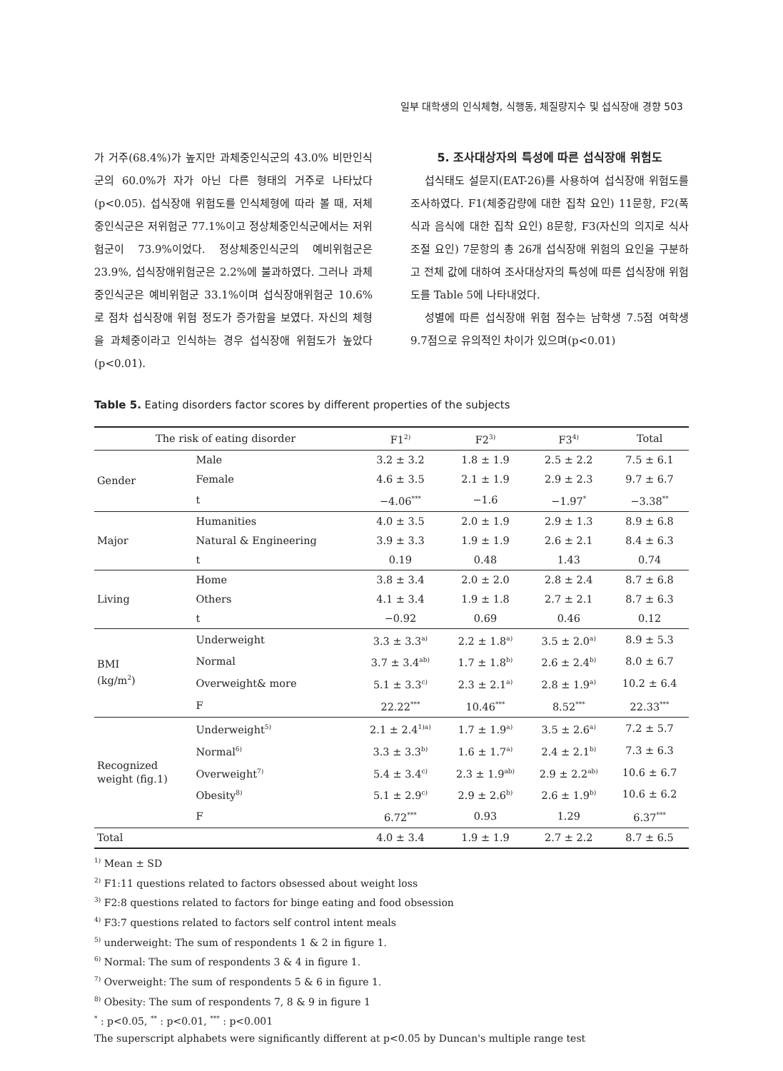일부 대학생의 인식체형, 식행동, 체질량지수 및 섭식장애 경향 503
가 거주(68.4%)가 높지만 과체중인식군의 43.0% 비만인식군의 60.0%가 자가 아닌 다른 형태의 거주로 나타났다(p<0.05). 섭식장애 위험도를 인식체형에 따라 볼 때, 저체중인식군은 저위험군 77.1%이고 정상체중인식군에서는 저위험군이 73.9%이었다. 정상체중인식군의 예비위험군은 23.9%, 섭식장애위험군은 2.2%에 불과하였다. 그러나 과체중인식군은 예비위험군 33.1%이며 섭식장애위험군 10.6%로 점차 섭식장애 위험 정도가 증가함을 보였다. 자신의 체형을 과체중이라고 인식하는 경우 섭식장애 위험도가 높았다(p<0.01).
5. 조사대상자의 특성에 따른 섭식장애 위험도
섭식태도 설문지(EAT-26)를 사용하여 섭식장애 위험도를 조사하였다. F1(체중감량에 대한 집착 요인) 11문항, F2(폭식과 음식에 대한 집착 요인) 8문항, F3(자신의 의지로 식사조절 요인) 7문항의 총 26개 섭식장애 위험의 요인을 구분하고 전체 값에 대하여 조사대상자의 특성에 따른 섭식장애 위험도를 Table 5에 나타내었다.
성별에 따른 섭식장애 위험 점수는 남학생 7.5점 여학생 9.7점으로 유의적인 차이가 있으며(p<0.01)
Table 5. Eating disorders factor scores by different properties of the subjects
| The risk of eating disorder | | F1<sup>2)</sup> | F2<sup>3)</sup> | F3<sup>4)</sup> | Total |
| --- | --- | --- | --- | --- | --- |
| Gender | Male | 3.2 ± 3.2 | 1.8 ± 1.9 | 2.5 ± 2.2 | 7.5 ± 6.1 |
| | Female | 4.6 ± 3.5 | 2.1 ± 1.9 | 2.9 ± 2.3 | 9.7 ± 6.7 |
| | t | −4.06<sup>***</sup> | −1.6 | −1.97<sup>*</sup> | −3.38<sup>**</sup> |
| Major | Humanities | 4.0 ± 3.5 | 2.0 ± 1.9 | 2.9 ± 1.3 | 8.9 ± 6.8 |
| | Natural & Engineering | 3.9 ± 3.3 | 1.9 ± 1.9 | 2.6 ± 2.1 | 8.4 ± 6.3 |
| | t | 0.19 | 0.48 | 1.43 | 0.74 |
| Living | Home | 3.8 ± 3.4 | 2.0 ± 2.0 | 2.8 ± 2.4 | 8.7 ± 6.8 |
| | Others | 4.1 ± 3.4 | 1.9 ± 1.8 | 2.7 ± 2.1 | 8.7 ± 6.3 |
| | t | −0.92 | 0.69 | 0.46 | 0.12 |
| BMI (kg/m<sup>2</sup>) | Underweight | 3.3 ± 3.3<sup>a)</sup> | 2.2 ± 1.8<sup>a)</sup> | 3.5 ± 2.0<sup>a)</sup> | 8.9 ± 5.3 |
| | Normal | 3.7 ± 3.4<sup>ab)</sup> | 1.7 ± 1.8<sup>b)</sup> | 2.6 ± 2.4<sup>b)</sup> | 8.0 ± 6.7 |
| | Overweight& more | 5.1 ± 3.3<sup>c)</sup> | 2.3 ± 2.1<sup>a)</sup> | 2.8 ± 1.9<sup>a)</sup> | 10.2 ± 6.4 |
| | F | 22.22<sup>***</sup> | 10.46<sup>***</sup> | 8.52<sup>***</sup> | 22.33<sup>***</sup> |
| Recognized weight (fig.1) | Underweight<sup>5)</sup> | 2.1 ± 2.4<sup>1)a)</sup> | 1.7 ± 1.9<sup>a)</sup> | 3.5 ± 2.6<sup>a)</sup> | 7.2 ± 5.7 |
| | Normal<sup>6)</sup> | 3.3 ± 3.3<sup>b)</sup> | 1.6 ± 1.7<sup>a)</sup> | 2.4 ± 2.1<sup>b)</sup> | 7.3 ± 6.3 |
| | Overweight<sup>7)</sup> | 5.4 ± 3.4<sup>c)</sup> | 2.3 ± 1.9<sup>ab)</sup> | 2.9 ± 2.2<sup>ab)</sup> | 10.6 ± 6.7 |
| | Obesity<sup>8)</sup> | 5.1 ± 2.9<sup>c)</sup> | 2.9 ± 2.6<sup>b)</sup> | 2.6 ± 1.9<sup>b)</sup> | 10.6 ± 6.2 |
| | F | 6.72<sup>***</sup> | 0.93 | 1.29 | 6.37<sup>***</sup> |
| Total | | 4.0 ± 3.4 | 1.9 ± 1.9 | 2.7 ± 2.2 | 8.7 ± 6.5 |
<sup>1)</sup> Mean ± SD
<sup>2)</sup> F1:11 questions related to factors obsessed about weight loss
<sup>3)</sup> F2:8 questions related to factors for binge eating and food obsession
<sup>4)</sup> F3:7 questions related to factors self control intent meals
<sup>5)</sup> underweight: The sum of respondents 1 & 2 in figure 1.
<sup>6)</sup> Normal: The sum of respondents 3 & 4 in figure 1.
<sup>7)</sup> Overweight: The sum of respondents 5 & 6 in figure 1.
<sup>8)</sup> Obesity: The sum of respondents 7, 8 & 9 in figure 1
<sup>*</sup> : p<0.05, <sup>**</sup> : p<0.01, <sup>***</sup> : p<0.001
The superscript alphabets were significantly different at p<0.05 by Duncan's multiple range test